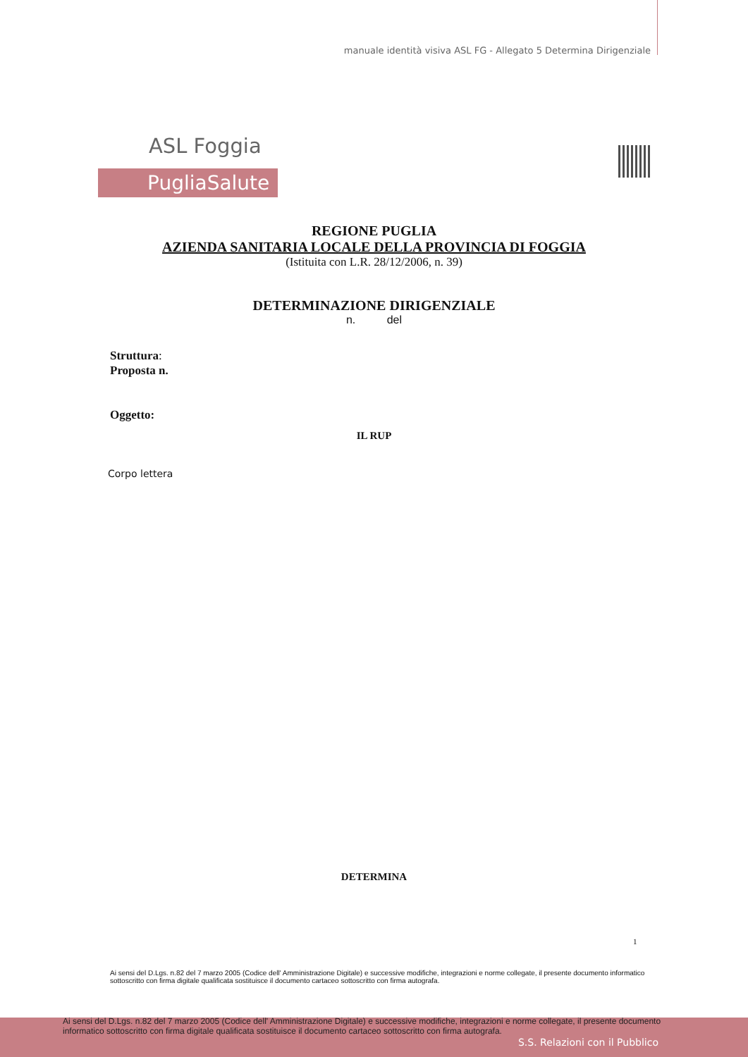manuale identità visiva ASL FG - Allegato 5 Determina Dirigenziale
ASL Foggia
PugliaSalute
REGIONE PUGLIA
AZIENDA SANITARIA LOCALE DELLA PROVINCIA DI FOGGIA
(Istituita con L.R. 28/12/2006, n. 39)
DETERMINAZIONE DIRIGENZIALE
n. del
Struttura:
Proposta n.
Oggetto:
IL RUP
Corpo lettera
DETERMINA
1
Ai sensi del D.Lgs. n.82 del 7 marzo 2005 (Codice dell' Amministrazione Digitale) e successive modifiche, integrazioni e norme collegate, il presente documento informatico sottoscritto con firma digitale qualificata sostituisce il documento cartaceo sottoscritto con firma autografa.
Ai sensi del D.Lgs. n.82 del 7 marzo 2005 (Codice dell' Amministrazione Digitale) e successive modifiche, integrazioni e norme collegate, il presente documento informatico sottoscritto con firma digitale qualificata sostituisce il documento cartaceo sottoscritto con firma autografa.
S.S. Relazioni con il Pubblico